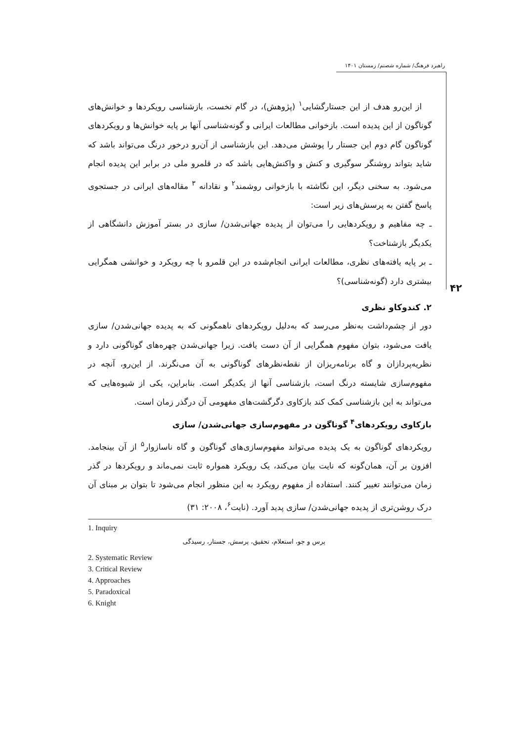راهبرد فرهنگ/ شماره شصتم/ زمستان ۱۴۰۱
از این‌رو هدف از این جستارگشایی<sup>۱</sup> (پژوهش)، در گام نخست، بازشناسی رویکردها و خوانش‌های گوناگون از این پدیده است. بازخوانی مطالعات ایرانی و گونه‌شناسی آنها بر پایه خوانش‌ها و رویکردهای گوناگون گام دوم این جستار را پوشش می‌دهد. این بازشناسی از آن‌رو درخور درنگ می‌تواند باشد که شاید بتواند روشنگر سوگیری و کنش و واکنش‌هایی باشد که در قلمرو ملی در برابر این پدیده انجام می‌شود. به سخنی دیگر، این نگاشته با بازخوانی روشمند<sup>۲</sup> و نقادانه <sup>۳</sup> مقاله‌های ایرانی در جستجوی پاسخ گفتن به پرسش‌های زیر است:
ـ چه مفاهیم و رویکردهایی را می‌توان از پدیده جهانی‌شدن/ سازی در بستر آموزش دانشگاهی از یکدیگر بازشناخت؟
ـ بر پایه یافته‌های نظری، مطالعات ایرانی انجام‌شده در این قلمرو با چه رویکرد و خوانشی همگرایی بیشتری دارد (گونه‌شناسی)؟
۲. کندوکاو نظری
دور از چشم‌داشت به‌نظر می‌رسد که به‌دلیل رویکردهای ناهمگونی که به پدیده جهانی‌شدن/ سازی یافت می‌شود، بتوان مفهوم همگرایی از آن دست یافت. زیرا جهانی‌شدن چهره‌های گوناگونی دارد و نظریه‌پردازان و گاه برنامه‌ریزان از نقطه‌نظرهای گوناگونی به آن می‌نگرند. از این‌رو، آنچه در مفهوم‌سازی شایسته درنگ است، بازشناسی آنها از یکدیگر است. بنابراین، یکی از شیوه‌هایی که می‌تواند به این بازشناسی کمک کند بازکاوی دگرگشت‌های مفهومی آن درگذر زمان است.
بازکاوی رویکردهای<sup>۴</sup> گوناگون در مفهوم‌سازی جهانی‌شدن/ سازی
رویکردهای گوناگون به یک پدیده می‌تواند مفهوم‌سازی‌های گوناگون و گاه ناسازوار<sup>۵</sup> از آن بینجامد. افزون بر آن، همان‌گونه که نایت بیان می‌کند، یک رویکرد همواره ثابت نمی‌ماند و رویکردها در گذر زمان می‌توانند تغییر کنند. استفاده از مفهوم رویکرد به این منظور انجام می‌شود تا بتوان بر مبنای آن درک روشن‌تری از پدیده جهانی‌شدن/ سازی پدید آورد. (نایت<sup>۶</sup>، ۲۰۰۸: ۳۱)
1. Inquiry
پرس و جو، استعلام، تحقیق، پرسش، جستار، رسیدگی
2. Systematic Review
3. Critical Review
4. Approaches
5. Paradoxical
6. Knight
۴۲